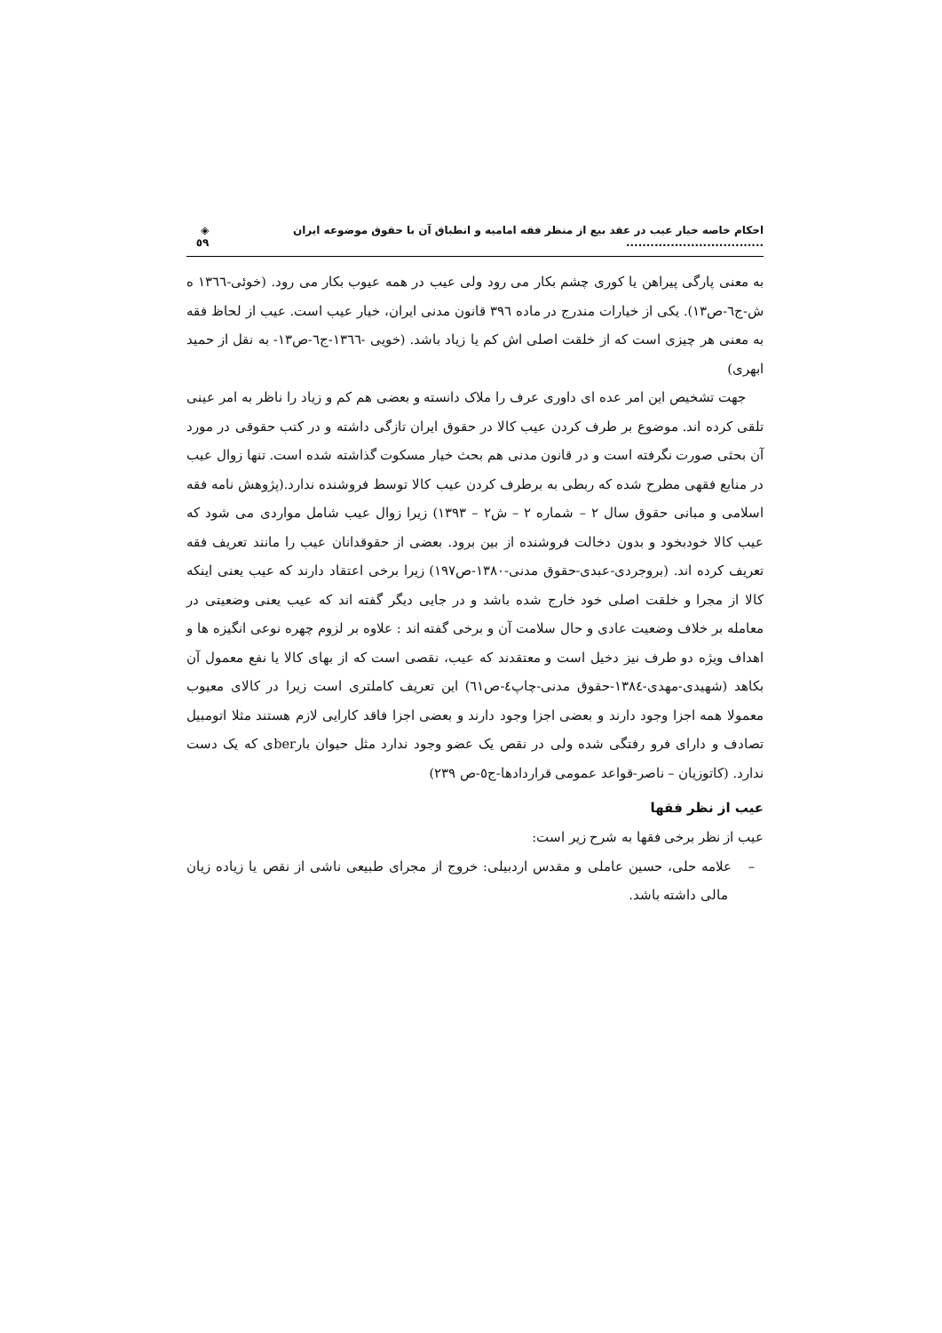احکام خاصه خیار عیب در عقد بیع از منظر فقه امامیه و انطباق آن با حقوق موضوعه ایران .................................. ◈ ٥٩
به معنی پارگی پیراهن یا کوری چشم بکار می رود ولی عیب در همه عیوب بکار می رود. (خوئی-١٣٦٦ ه ش-ج٦-ص١٣). یکی از خیارات مندرج در ماده ٣٩٦ قانون مدنی ایران، خیار عیب است. عیب از لحاظ فقه به معنی هر چیزی است که از خلقت اصلی اش کم یا زیاد باشد. (خویی -١٣٦٦-ج٦-ص١٣- به نقل از حمید ابهری)
جهت تشخیص این امر عده ای داوری عرف را ملاک دانسته و بعضی هم کم و زیاد را ناظر به امر عینی تلقی کرده اند. موضوع بر طرف کردن عیب کالا در حقوق ایران تازگی داشته و در کتب حقوقی در مورد آن بحثی صورت نگرفته است و در قانون مدنی هم بحث خیار مسکوت گذاشته شده است. تنها زوال عیب در منابع فقهی مطرح شده که ربطی به برطرف کردن عیب کالا توسط فروشنده ندارد.(پژوهش نامه فقه اسلامی و مبانی حقوق سال ٢ – شماره ٢ – ش٢ – ١٣٩٣) زیرا زوال عیب شامل مواردی می شود که عیب کالا خودبخود و بدون دخالت فروشنده از بین برود. بعضی از حقوقدانان عیب را مانند تعریف فقه تعریف کرده اند. (بروجردی-عبدی-حقوق مدنی-١٣٨٠-ص١٩٧) زیرا برخی اعتقاد دارند که عیب یعنی اینکه کالا از مجرا و خلقت اصلی خود خارج شده باشد و در جایی دیگر گفته اند که عیب یعنی وضعیتی در معامله بر خلاف وضعیت عادی و حال سلامت آن و برخی گفته اند : علاوه بر لزوم چهره نوعی انگیزه ها و اهداف ویژه دو طرف نیز دخیل است و معتقدند که عیب، نقصی است که از بهای کالا یا نفع معمول آن بکاهد (شهیدی-مهدی-١٣٨٤-حقوق مدنی-چاپ٤-ص٦١) این تعریف کاملتری است زیرا در کالای معیوب معمولا همه اجزا وجود دارند و بعضی اجزا وجود دارند و بعضی اجزا فاقد کارایی لازم هستند مثلا اتومبیل تصادف و دارای فرو رفتگی شده ولی در نقص یک عضو وجود ندارد مثل حیوان بارberی که یک دست ندارد. (کاتوزیان – ناصر-قواعد عمومی قراردادها-ج٥-ص ٢٣٩)
عیب از نظر فقها
عیب از نظر برخی فقها به شرح زیر است:
– علامه حلی، حسین عاملی و مقدس اردبیلی: خروج از مجرای طبیعی ناشی از نقص یا زیاده زیان مالی داشته باشد.